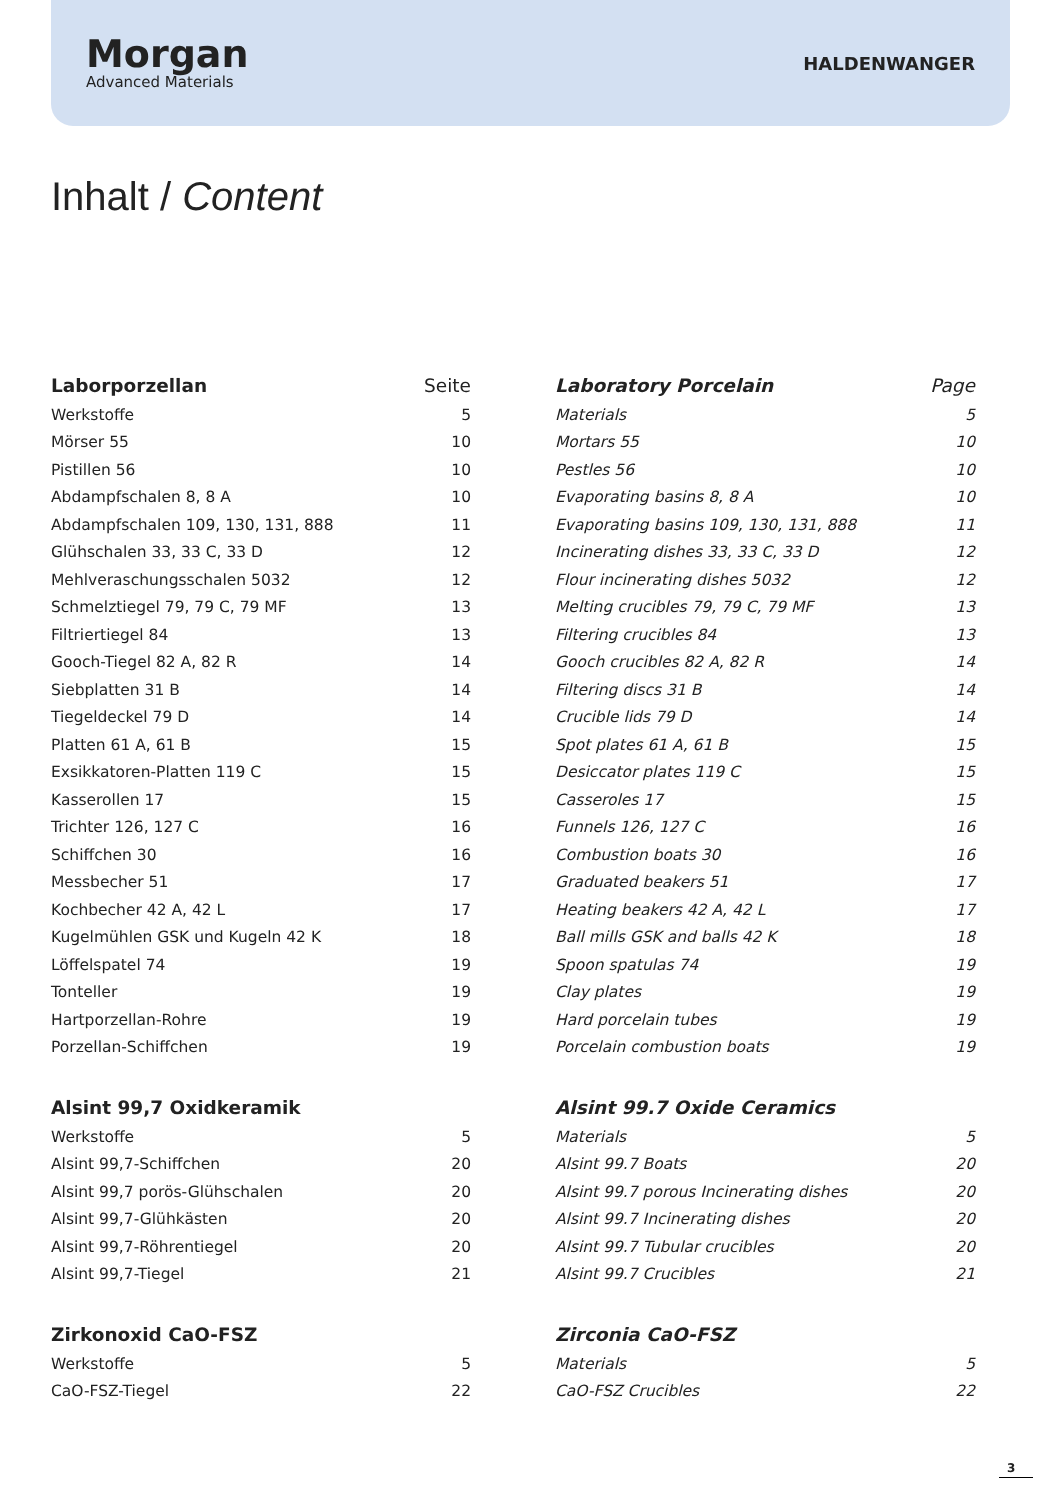Morgan
Advanced Materials
HALDENWANGER
Inhalt / Content
| Laborporzellan | Seite |
| --- | --- |
| Werkstoffe | 5 |
| Mörser 55 | 10 |
| Pistillen 56 | 10 |
| Abdampfschalen 8, 8 A | 10 |
| Abdampfschalen 109, 130, 131, 888 | 11 |
| Glühschalen 33, 33 C, 33 D | 12 |
| Mehlveraschungsschalen 5032 | 12 |
| Schmelztiegel 79, 79 C, 79 MF | 13 |
| Filtriertiegel 84 | 13 |
| Gooch-Tiegel 82 A, 82 R | 14 |
| Siebplatten 31 B | 14 |
| Tiegeldeckel 79 D | 14 |
| Platten 61 A, 61 B | 15 |
| Exsikkatoren-Platten 119 C | 15 |
| Kasserollen 17 | 15 |
| Trichter 126, 127 C | 16 |
| Schiffchen 30 | 16 |
| Messbecher 51 | 17 |
| Kochbecher 42 A, 42 L | 17 |
| Kugelmühlen GSK und Kugeln 42 K | 18 |
| Löffelspatel 74 | 19 |
| Tonteller | 19 |
| Hartporzellan-Rohre | 19 |
| Porzellan-Schiffchen | 19 |
| Alsint 99,7 Oxidkeramik | |
| Werkstoffe | 5 |
| Alsint 99,7-Schiffchen | 20 |
| Alsint 99,7 porös-Glühschalen | 20 |
| Alsint 99,7-Glühkästen | 20 |
| Alsint 99,7-Röhrentiegel | 20 |
| Alsint 99,7-Tiegel | 21 |
| Zirkonoxid CaO-FSZ | |
| Werkstoffe | 5 |
| CaO-FSZ-Tiegel | 22 |
| Laboratory Porcelain | Page |
| --- | --- |
| Materials | 5 |
| Mortars 55 | 10 |
| Pestles 56 | 10 |
| Evaporating basins 8, 8 A | 10 |
| Evaporating basins 109, 130, 131, 888 | 11 |
| Incinerating dishes 33, 33 C, 33 D | 12 |
| Flour incinerating dishes 5032 | 12 |
| Melting crucibles 79, 79 C, 79 MF | 13 |
| Filtering crucibles 84 | 13 |
| Gooch crucibles 82 A, 82 R | 14 |
| Filtering discs 31 B | 14 |
| Crucible lids 79 D | 14 |
| Spot plates 61 A, 61 B | 15 |
| Desiccator plates 119 C | 15 |
| Casseroles 17 | 15 |
| Funnels 126, 127 C | 16 |
| Combustion boats 30 | 16 |
| Graduated beakers 51 | 17 |
| Heating beakers 42 A, 42 L | 17 |
| Ball mills GSK and balls 42 K | 18 |
| Spoon spatulas 74 | 19 |
| Clay plates | 19 |
| Hard porcelain tubes | 19 |
| Porcelain combustion boats | 19 |
| Alsint 99.7 Oxide Ceramics | |
| Materials | 5 |
| Alsint 99.7 Boats | 20 |
| Alsint 99.7 porous Incinerating dishes | 20 |
| Alsint 99.7 Incinerating dishes | 20 |
| Alsint 99.7 Tubular crucibles | 20 |
| Alsint 99.7 Crucibles | 21 |
| Zirconia CaO-FSZ | |
| Materials | 5 |
| CaO-FSZ Crucibles | 22 |
3